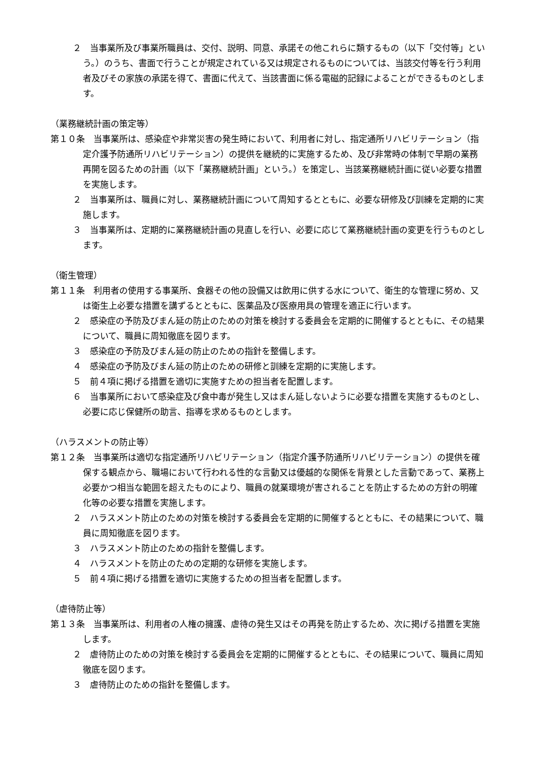２　当事業所及び事業所職員は、交付、説明、同意、承諾その他これらに類するもの（以下「交付等」という。）のうち、書面で行うことが規定されている又は規定されるものについては、当該交付等を行う利用者及びその家族の承諾を得て、書面に代えて、当該書面に係る電磁的記録によることができるものとします。
（業務継続計画の策定等）
第１０条　当事業所は、感染症や非常災害の発生時において、利用者に対し、指定通所リハビリテーション（指定介護予防通所リハビリテーション）の提供を継続的に実施するため、及び非常時の体制で早期の業務再開を図るための計画（以下「業務継続計画」という。）を策定し、当該業務継続計画に従い必要な措置を実施します。
２　当事業所は、職員に対し、業務継続計画について周知するとともに、必要な研修及び訓練を定期的に実施します。
３　当事業所は、定期的に業務継続計画の見直しを行い、必要に応じて業務継続計画の変更を行うものとします。
（衛生管理）
第１１条　利用者の使用する事業所、食器その他の設備又は飲用に供する水について、衛生的な管理に努め、又は衛生上必要な措置を講ずるとともに、医薬品及び医療用具の管理を適正に行います。
２　感染症の予防及びまん延の防止のための対策を検討する委員会を定期的に開催するとともに、その結果について、職員に周知徹底を図ります。
３　感染症の予防及びまん延の防止のための指針を整備します。
４　感染症の予防及びまん延の防止のための研修と訓練を定期的に実施します。
５　前４項に掲げる措置を適切に実施すための担当者を配置します。
６　当事業所において感染症及び食中毒が発生し又はまん延しないように必要な措置を実施するものとし、必要に応じ保健所の助言、指導を求めるものとします。
（ハラスメントの防止等）
第１２条　当事業所は適切な指定通所リハビリテーション（指定介護予防通所リハビリテーション）の提供を確保する観点から、職場において行われる性的な言動又は優越的な関係を背景とした言動であって、業務上必要かつ相当な範囲を超えたものにより、職員の就業環境が害されることを防止するための方針の明確化等の必要な措置を実施します。
２　ハラスメント防止のための対策を検討する委員会を定期的に開催するとともに、その結果について、職員に周知徹底を図ります。
３　ハラスメント防止のための指針を整備します。
４　ハラスメントを防止のための定期的な研修を実施します。
５　前４項に掲げる措置を適切に実施するための担当者を配置します。
（虐待防止等）
第１３条　当事業所は、利用者の人権の擁護、虐待の発生又はその再発を防止するため、次に掲げる措置を実施します。
２　虐待防止のための対策を検討する委員会を定期的に開催するとともに、その結果について、職員に周知徹底を図ります。
３　虐待防止のための指針を整備します。